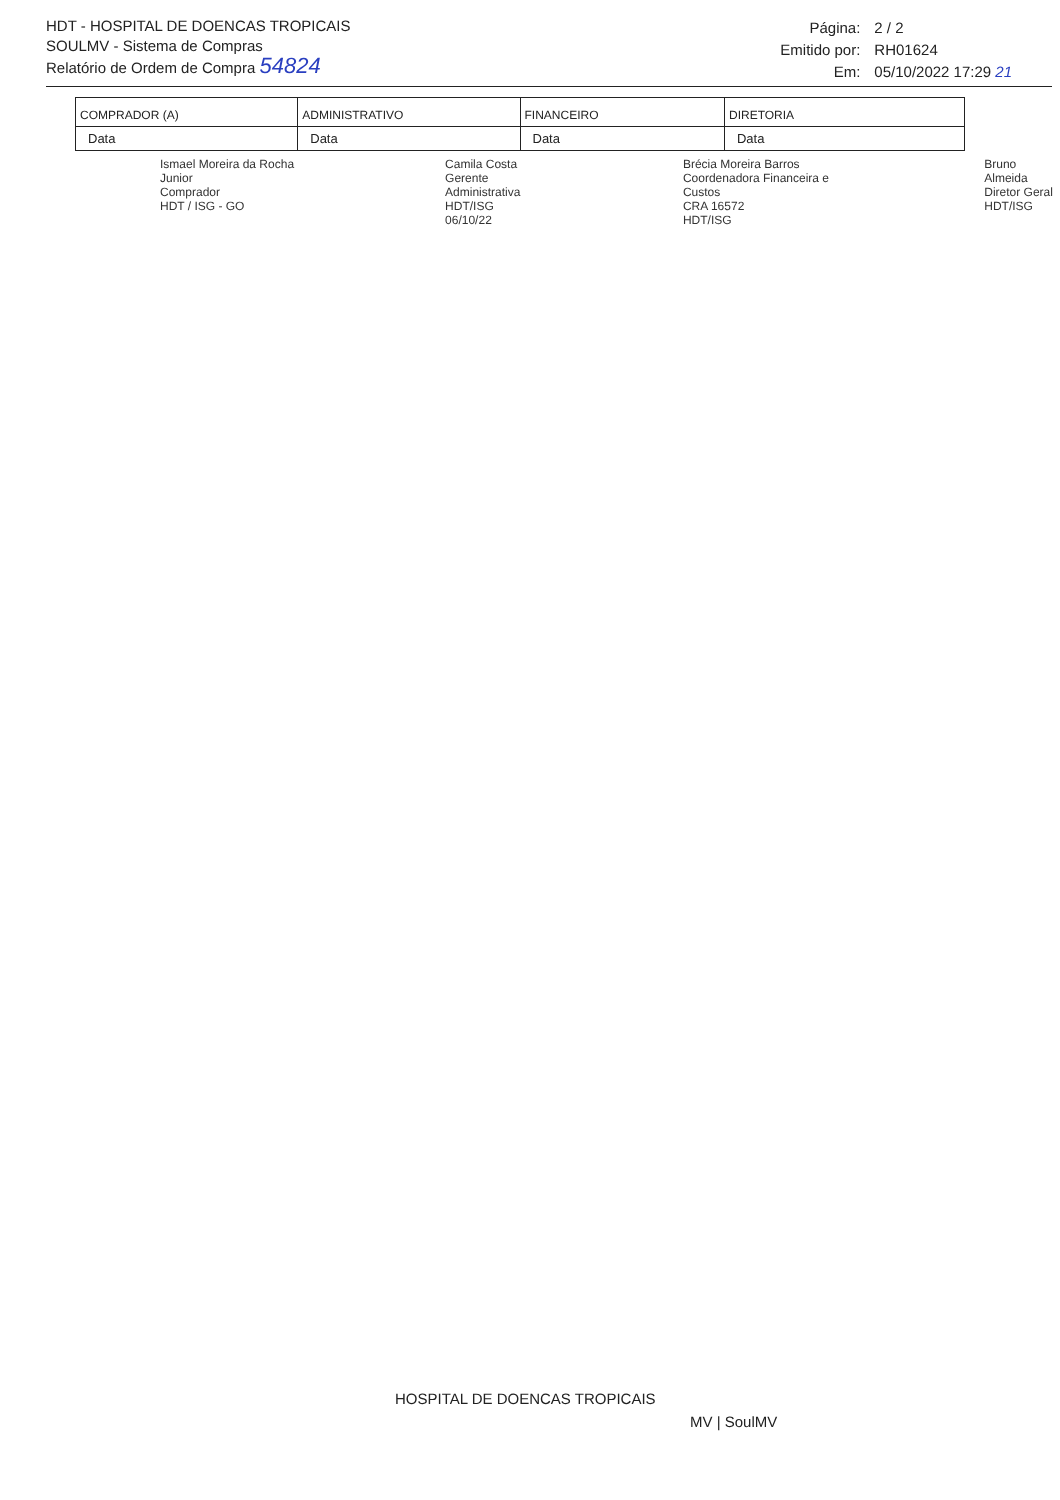HDT - HOSPITAL DE DOENCAS TROPICAIS
SOULMV - Sistema de Compras
Relatório de Ordem de Compra 54824
| Página: | 2 / 2 |
| Emitido por: | RH01624 |
| Em: | 05/10/2022 17:29 21 |
| COMPRADOR (A) | ADMINISTRATIVO | FINANCEIRO | DIRETORIA |
| Data | Data | Data | Data |
Ismael Moreira da Rocha Junior
Comprador
HDT / ISG - GO
Camila Costa
Gerente Administrativa
HDT/ISG
06/10/22
Brécia Moreira Barros
Coordenadora Financeira e Custos
CRA 16572
HDT/ISG
Bruno Almeida
Diretor Geral
HDT/ISG
HOSPITAL DE DOENCAS TROPICAIS
MV | SoulMV